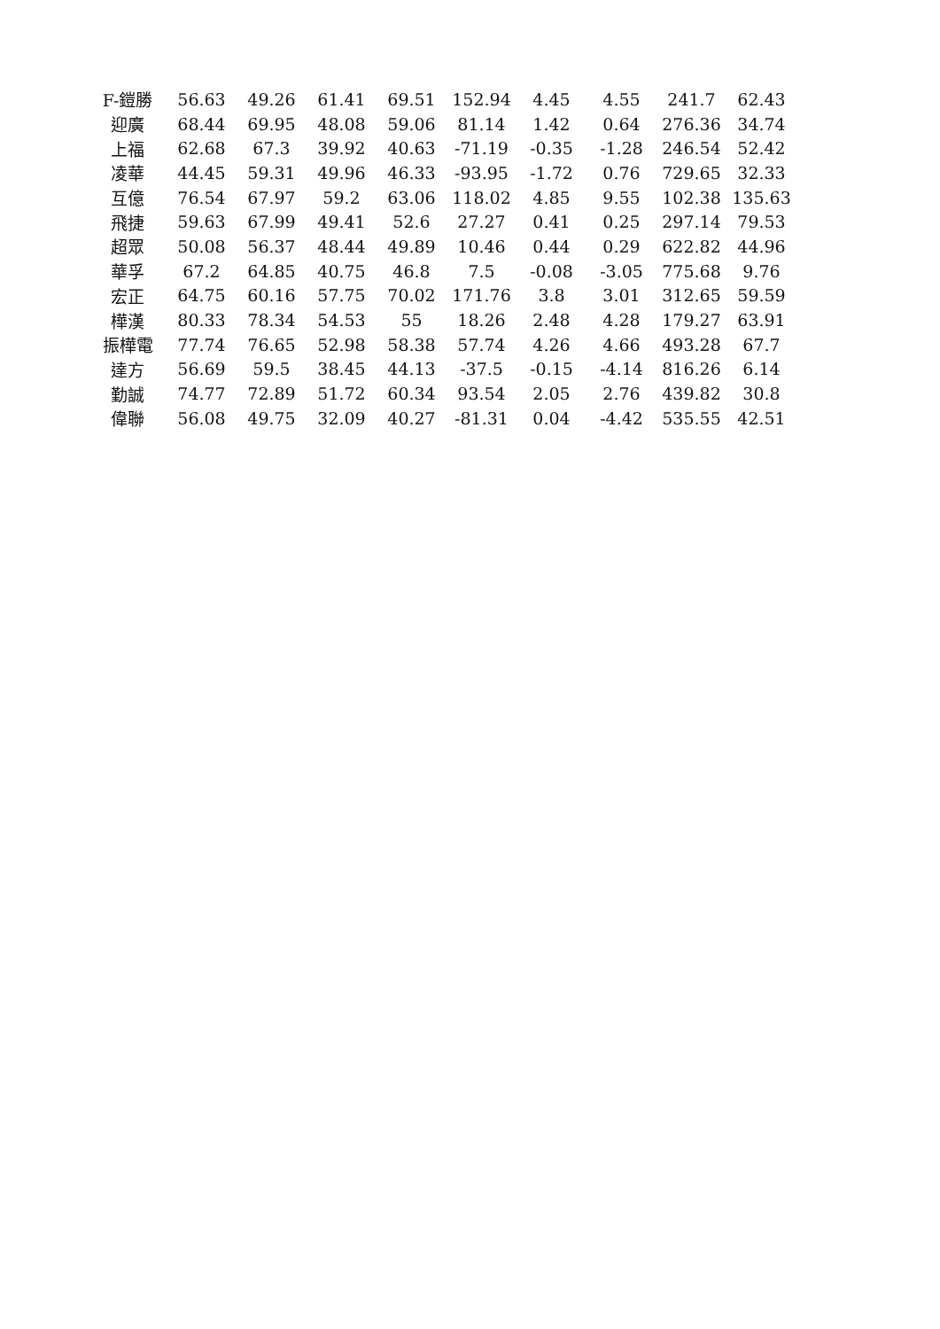| F-鎧勝 | 56.63 | 49.26 | 61.41 | 69.51 | 152.94 | 4.45 | 4.55 | 241.7 | 62.43 |
| 迎廣 | 68.44 | 69.95 | 48.08 | 59.06 | 81.14 | 1.42 | 0.64 | 276.36 | 34.74 |
| 上福 | 62.68 | 67.3 | 39.92 | 40.63 | -71.19 | -0.35 | -1.28 | 246.54 | 52.42 |
| 凌華 | 44.45 | 59.31 | 49.96 | 46.33 | -93.95 | -1.72 | 0.76 | 729.65 | 32.33 |
| 互億 | 76.54 | 67.97 | 59.2 | 63.06 | 118.02 | 4.85 | 9.55 | 102.38 | 135.63 |
| 飛捷 | 59.63 | 67.99 | 49.41 | 52.6 | 27.27 | 0.41 | 0.25 | 297.14 | 79.53 |
| 超眾 | 50.08 | 56.37 | 48.44 | 49.89 | 10.46 | 0.44 | 0.29 | 622.82 | 44.96 |
| 華孚 | 67.2 | 64.85 | 40.75 | 46.8 | 7.5 | -0.08 | -3.05 | 775.68 | 9.76 |
| 宏正 | 64.75 | 60.16 | 57.75 | 70.02 | 171.76 | 3.8 | 3.01 | 312.65 | 59.59 |
| 樺漢 | 80.33 | 78.34 | 54.53 | 55 | 18.26 | 2.48 | 4.28 | 179.27 | 63.91 |
| 振樺電 | 77.74 | 76.65 | 52.98 | 58.38 | 57.74 | 4.26 | 4.66 | 493.28 | 67.7 |
| 達方 | 56.69 | 59.5 | 38.45 | 44.13 | -37.5 | -0.15 | -4.14 | 816.26 | 6.14 |
| 勤誠 | 74.77 | 72.89 | 51.72 | 60.34 | 93.54 | 2.05 | 2.76 | 439.82 | 30.8 |
| 偉聯 | 56.08 | 49.75 | 32.09 | 40.27 | -81.31 | 0.04 | -4.42 | 535.55 | 42.51 |